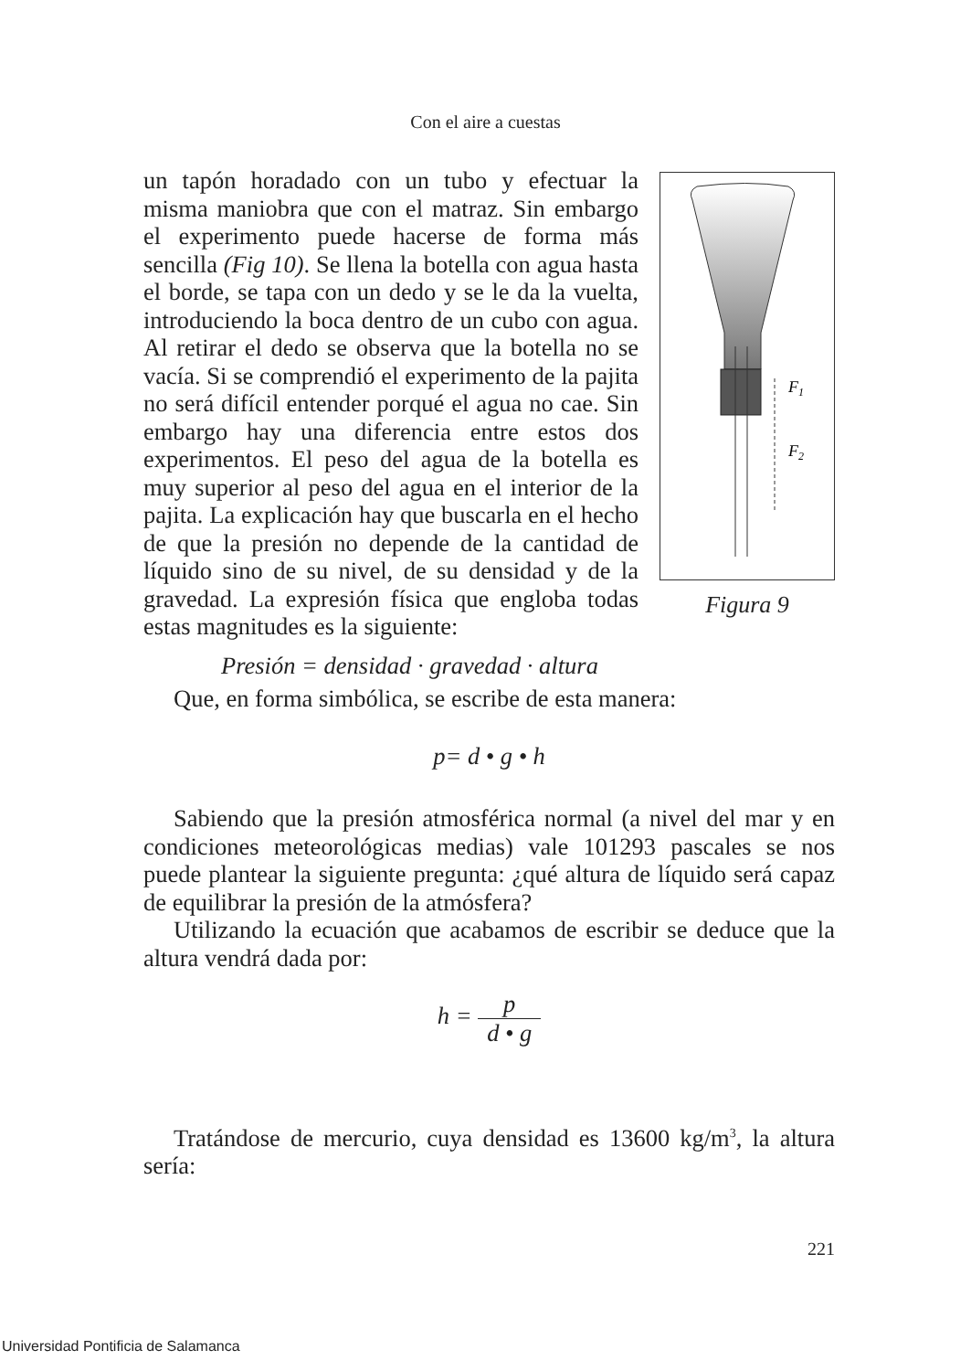Con el aire a cuestas
un tapón horadado con un tubo y efectuar la misma maniobra que con el matraz. Sin embargo el experimento puede hacerse de forma más sencilla (Fig 10). Se llena la botella con agua hasta el borde, se tapa con un dedo y se le da la vuelta, introduciendo la boca dentro de un cubo con agua. Al retirar el dedo se observa que la botella no se vacía. Si se comprendió el experimento de la pajita no será difícil entender porqué el agua no cae. Sin embargo hay una diferencia entre estos dos experimentos. El peso del agua de la botella es muy superior al peso del agua en el interior de la pajita. La explicación hay que buscarla en el hecho de que la presión no depende de la cantidad de líquido sino de su nivel, de su densidad y de la gravedad. La expresión física que engloba todas estas magnitudes es la siguiente:
F1
F2
Figura 9
Presión = densidad · gravedad · altura
Que, en forma simbólica, se escribe de esta manera:
p= d • g • h
Sabiendo que la presión atmosférica normal (a nivel del mar y en condiciones meteorológicas medias) vale 101293 pascales se nos puede plantear la siguiente pregunta: ¿qué altura de líquido será capaz de equilibrar la presión de la atmósfera?
Utilizando la ecuación que acabamos de escribir se deduce que la altura vendrá dada por:
h = p d • g
Tratándose de mercurio, cuya densidad es 13600 kg/m<sup>3</sup>, la altura sería:
221
Universidad Pontificia de Salamanca